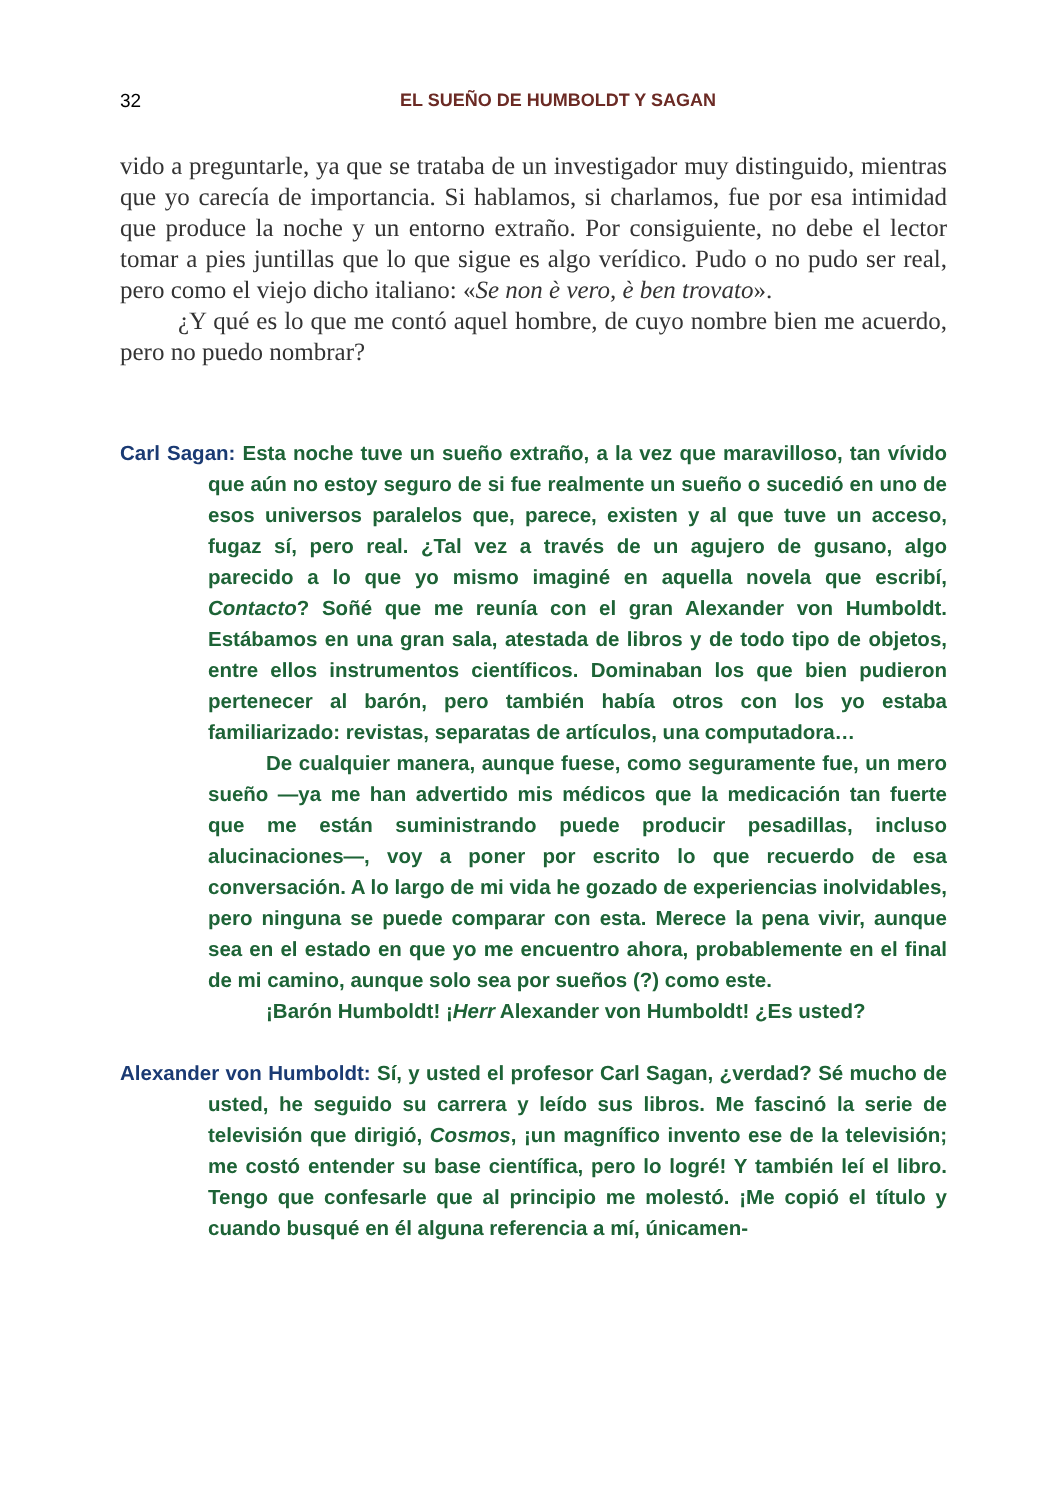32 EL SUEÑO DE HUMBOLDT Y SAGAN
vido a preguntarle, ya que se trataba de un investigador muy distinguido, mientras que yo carecía de importancia. Si hablamos, si charlamos, fue por esa intimidad que produce la noche y un entorno extraño. Por consiguiente, no debe el lector tomar a pies juntillas que lo que sigue es algo verídico. Pudo o no pudo ser real, pero como el viejo dicho italiano: «Se non è vero, è ben trovato».
¿Y qué es lo que me contó aquel hombre, de cuyo nombre bien me acuerdo, pero no puedo nombrar?
Carl Sagan: Esta noche tuve un sueño extraño, a la vez que maravilloso, tan vívido que aún no estoy seguro de si fue realmente un sueño o sucedió en uno de esos universos paralelos que, parece, existen y al que tuve un acceso, fugaz sí, pero real. ¿Tal vez a través de un agujero de gusano, algo parecido a lo que yo mismo imaginé en aquella novela que escribí, Contacto? Soñé que me reunía con el gran Alexander von Humboldt. Estábamos en una gran sala, atestada de libros y de todo tipo de objetos, entre ellos instrumentos científicos. Dominaban los que bien pudieron pertenecer al barón, pero también había otros con los yo estaba familiarizado: revistas, separatas de artículos, una computadora…
De cualquier manera, aunque fuese, como seguramente fue, un mero sueño —ya me han advertido mis médicos que la medicación tan fuerte que me están suministrando puede producir pesadillas, incluso alucinaciones—, voy a poner por escrito lo que recuerdo de esa conversación. A lo largo de mi vida he gozado de experiencias inolvidables, pero ninguna se puede comparar con esta. Merece la pena vivir, aunque sea en el estado en que yo me encuentro ahora, probablemente en el final de mi camino, aunque solo sea por sueños (?) como este.
¡Barón Humboldt! ¡Herr Alexander von Humboldt! ¿Es usted?
Alexander von Humboldt: Sí, y usted el profesor Carl Sagan, ¿verdad? Sé mucho de usted, he seguido su carrera y leído sus libros. Me fascinó la serie de televisión que dirigió, Cosmos, ¡un magnífico invento ese de la televisión; me costó entender su base científica, pero lo logré! Y también leí el libro. Tengo que confesarle que al principio me molestó. ¡Me copió el título y cuando busqué en él alguna referencia a mí, únicamen-